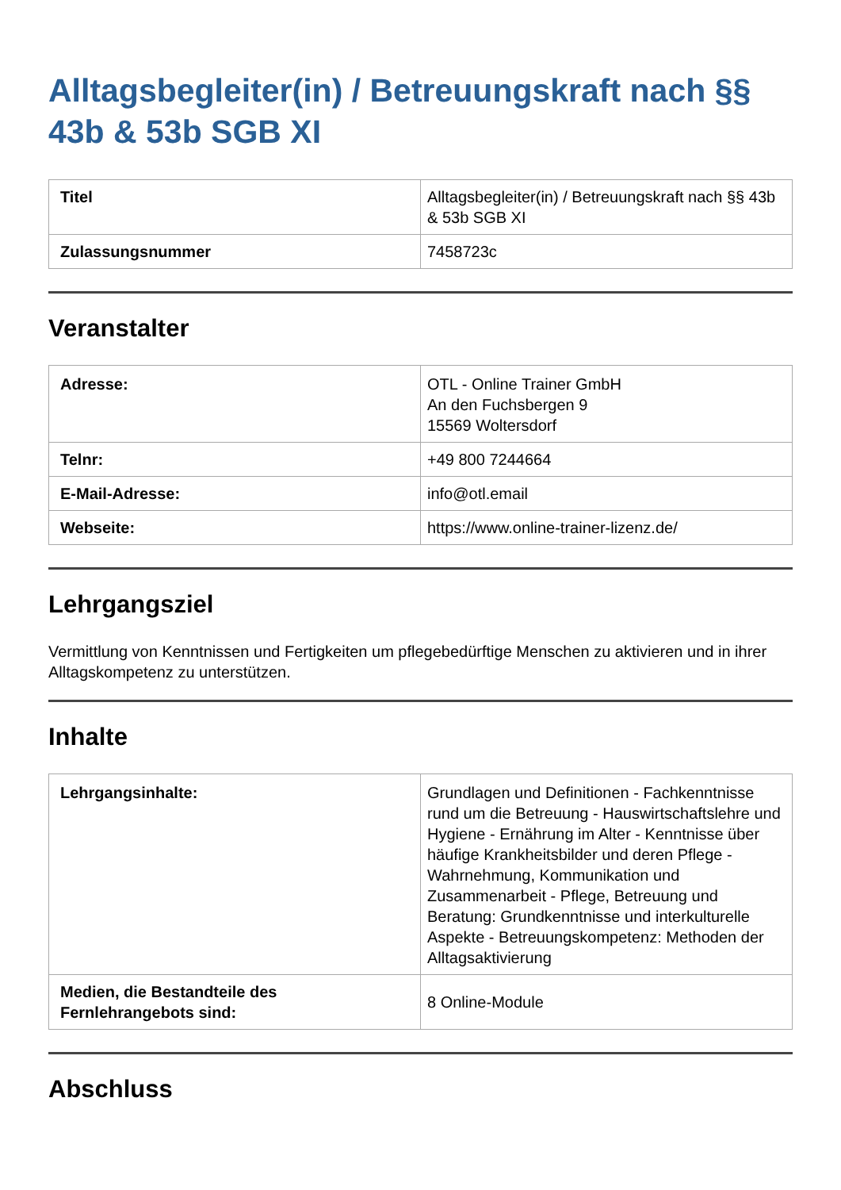Alltagsbegleiter(in) / Betreuungskraft nach §§ 43b & 53b SGB XI
| Titel | Alltagsbegleiter(in) / Betreuungskraft nach §§ 43b & 53b SGB XI |
| Zulassungsnummer | 7458723c |
Veranstalter
| Adresse: | OTL - Online Trainer GmbH An den Fuchsbergen 9 15569 Woltersdorf |
| Telnr: | +49 800 7244664 |
| E-Mail-Adresse: | info@otl.email |
| Webseite: | https://www.online-trainer-lizenz.de/ |
Lehrgangsziel
Vermittlung von Kenntnissen und Fertigkeiten um pflegebedürftige Menschen zu aktivieren und in ihrer Alltagskompetenz zu unterstützen.
Inhalte
| Lehrgangsinhalte: | Grundlagen und Definitionen - Fachkenntnisse rund um die Betreuung - Hauswirtschaftslehre und Hygiene - Ernährung im Alter - Kenntnisse über häufige Krankheitsbilder und deren Pflege - Wahrnehmung, Kommunikation und Zusammenarbeit - Pflege, Betreuung und Beratung: Grundkenntnisse und interkulturelle Aspekte - Betreuungskompetenz: Methoden der Alltagsaktivierung |
| Medien, die Bestandteile des Fernlehrangebots sind: | 8 Online-Module |
Abschluss